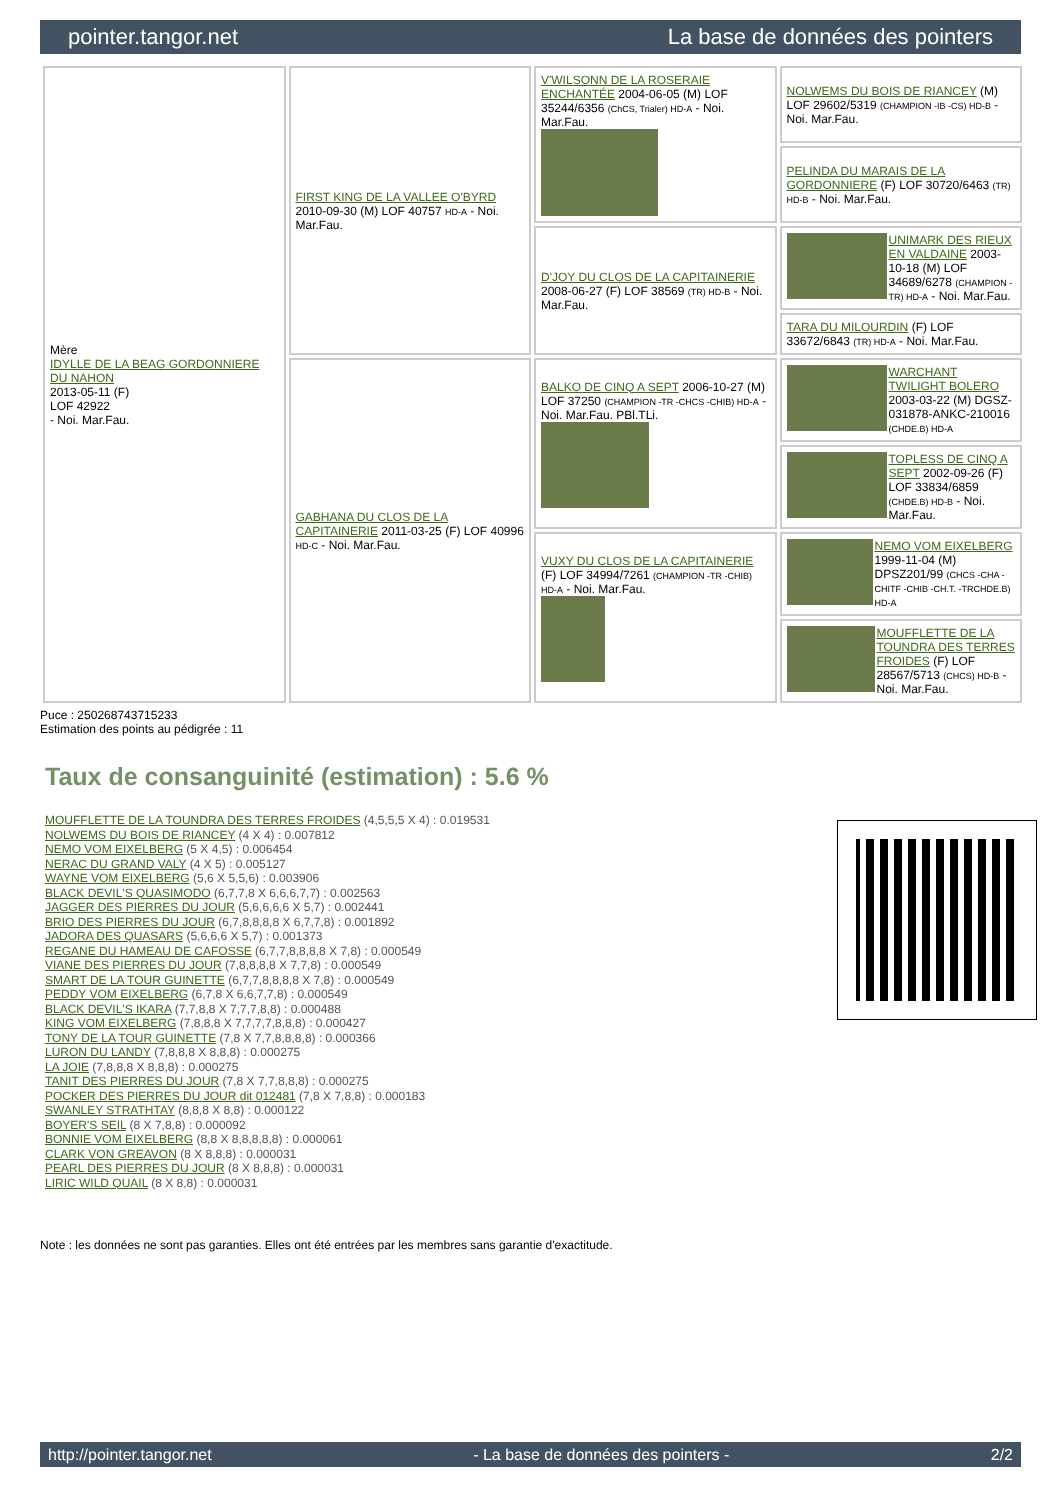pointer.tangor.net La base de données des pointers
| Mère IDYLLE DE LA BEAG GORDONNIERE DU NAHON 2013-05-11 (F) LOF 42922 - Noi. Mar.Fau. | FIRST KING DE LA VALLEE O'BYRD 2010-09-30 (M) LOF 40757 HD-A - Noi. Mar.Fau. | V'WILSONN DE LA ROSERAIE ENCHANTÉE 2004-06-05 (M) LOF 35244/6356 (ChCS, Trialer) HD-A - Noi. Mar.Fau. | NOLWEMS DU BOIS DE RIANCEY (M) LOF 29602/5319 (CHAMPION -IB -CS) HD-B - Noi. Mar.Fau. |
| | | | PELINDA DU MARAIS DE LA GORDONNIERE (F) LOF 30720/6463 (TR) HD-B - Noi. Mar.Fau. |
| | | D'JOY DU CLOS DE LA CAPITAINERIE 2008-06-27 (F) LOF 38569 (TR) HD-B - Noi. Mar.Fau. | UNIMARK DES RIEUX EN VALDAINE 2003-10-18 (M) LOF 34689/6278 (CHAMPION -TR) HD-A - Noi. Mar.Fau. |
| | | | TARA DU MILOURDIN (F) LOF 33672/6843 (TR) HD-A - Noi. Mar.Fau. |
| | GABHANA DU CLOS DE LA CAPITAINERIE 2011-03-25 (F) LOF 40996 HD-C - Noi. Mar.Fau. | BALKO DE CINQ A SEPT 2006-10-27 (M) LOF 37250 (CHAMPION -TR -CHCS -CHIB) HD-A - Noi. Mar.Fau. PBl.TLi. | WARCHANT TWILIGHT BOLERO 2003-03-22 (M) DGSZ-031878-ANKC-210016 (CHDE.B) HD-A |
| | | | TOPLESS DE CINQ A SEPT 2002-09-26 (F) LOF 33834/6859 (CHDE.B) HD-B - Noi. Mar.Fau. |
| | | VUXY DU CLOS DE LA CAPITAINERIE (F) LOF 34994/7261 (CHAMPION -TR -CHIB) HD-A - Noi. Mar.Fau. | NEMO VOM EIXELBERG 1999-11-04 (M) DPSZ201/99 (CHCS -CHA -CHITF -CHIB -CH.T. -TRCHDE.B) HD-A |
| | | | MOUFFLETTE DE LA TOUNDRA DES TERRES FROIDES (F) LOF 28567/5713 (CHCS) HD-B - Noi. Mar.Fau. |
Puce : 250268743715233
Estimation des points au pédigrée : 11
Taux de consanguinité (estimation) : 5.6 %
MOUFFLETTE DE LA TOUNDRA DES TERRES FROIDES (4,5,5,5 X 4) : 0.019531
NOLWEMS DU BOIS DE RIANCEY (4 X 4) : 0.007812
NEMO VOM EIXELBERG (5 X 4,5) : 0.006454
NERAC DU GRAND VALY (4 X 5) : 0.005127
WAYNE VOM EIXELBERG (5,6 X 5,5,6) : 0.003906
BLACK DEVIL'S QUASIMODO (6,7,7,8 X 6,6,6,7,7) : 0.002563
JAGGER DES PIERRES DU JOUR (5,6,6,6,6 X 5,7) : 0.002441
BRIO DES PIERRES DU JOUR (6,7,8,8,8,8 X 6,7,7,8) : 0.001892
JADORA DES QUASARS (5,6,6,6 X 5,7) : 0.001373
REGANE DU HAMEAU DE CAFOSSE (6,7,7,8,8,8,8 X 7,8) : 0.000549
VIANE DES PIERRES DU JOUR (7,8,8,8,8 X 7,7,8) : 0.000549
SMART DE LA TOUR GUINETTE (6,7,7,8,8,8,8 X 7,8) : 0.000549
PEDDY VOM EIXELBERG (6,7,8 X 6,6,7,7,8) : 0.000549
BLACK DEVIL'S IKARA (7,7,8,8 X 7,7,7,8,8) : 0.000488
KING VOM EIXELBERG (7,8,8,8 X 7,7,7,7,8,8,8) : 0.000427
TONY DE LA TOUR GUINETTE (7,8 X 7,7,8,8,8,8) : 0.000366
LURON DU LANDY (7,8,8,8 X 8,8,8) : 0.000275
LA JOIE (7,8,8,8 X 8,8,8) : 0.000275
TANIT DES PIERRES DU JOUR (7,8 X 7,7,8,8,8) : 0.000275
POCKER DES PIERRES DU JOUR dit 012481 (7,8 X 7,8,8) : 0.000183
SWANLEY STRATHTAY (8,8,8 X 8,8) : 0.000122
BOYER'S SEIL (8 X 7,8,8) : 0.000092
BONNIE VOM EIXELBERG (8,8 X 8,8,8,8,8) : 0.000061
CLARK VON GREAVON (8 X 8,8,8) : 0.000031
PEARL DES PIERRES DU JOUR (8 X 8,8,8) : 0.000031
LIRIC WILD QUAIL (8 X 8,8) : 0.000031
Note : les données ne sont pas garanties. Elles ont été entrées par les membres sans garantie d'exactitude.
http://pointer.tangor.net - La base de données des pointers - 2/2